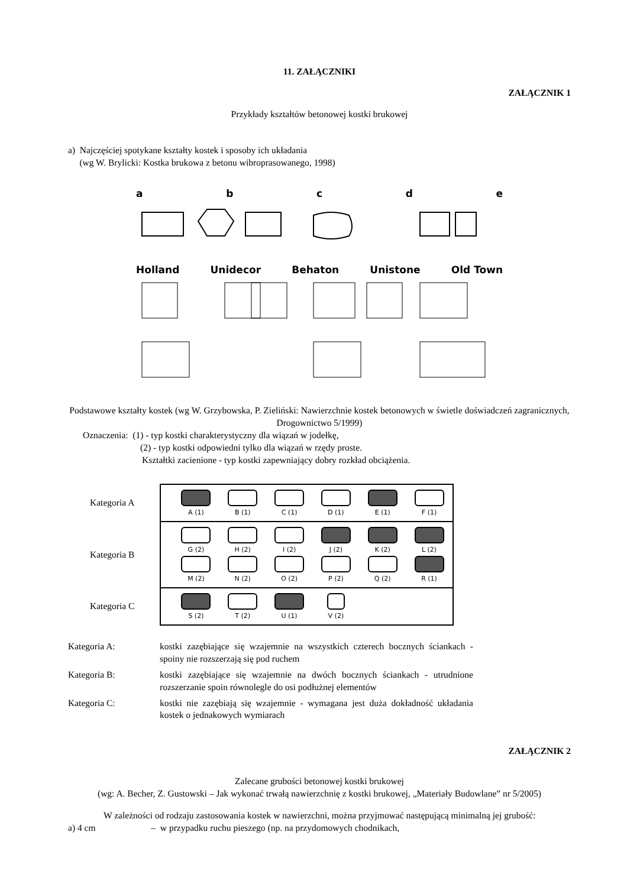11. ZAŁĄCZNIKI
ZAŁĄCZNIK 1
Przykłady kształtów betonowej kostki brukowej
a) Najczęściej spotykane kształty kostek i sposoby ich układania
(wg W. Brylicki: Kostka brukowa z betonu wibroprasowanego, 1998)
a b c d e
Holland Unidecor Behaton Unistone Old Town
Podstawowe kształty kostek (wg W. Grzybowska, P. Zieliński: Nawierzchnie kostek betonowych w świetle doświadczeń zagranicznych, Drogownictwo 5/1999)
Oznaczenia: (1) - typ kostki charakterystyczny dla wiązań w jodełkę,
(2) - typ kostki odpowiedni tylko dla wiązań w rzędy proste.
Kształtki zacienione - typ kostki zapewniający dobry rozkład obciążenia.
Kategoria A
A (1) B (1) C (1) D (1) E (1) F (1)
Kategoria B
G (2)
M (2)
H (2)
N (2)
I (2)
O (2)
J (2)
P (2)
K (2)
Q (2)
L (2)
R (1)
Kategoria C
S (2) T (2) U (1) V (2)
Kategoria A: kostki zazębiające się wzajemnie na wszystkich czterech bocznych ściankach - spoiny nie rozszerzają się pod ruchem
Kategoria B: kostki zazębiające się wzajemnie na dwóch bocznych ściankach - utrudnione rozszerzanie spoin równolegle do osi podłużnej elementów
Kategoria C: kostki nie zazębiają się wzajemnie - wymagana jest duża dokładność układania kostek o jednakowych wymiarach
ZAŁĄCZNIK 2
Zalecane grubości betonowej kostki brukowej
(wg: A. Becher, Z. Gustowski – Jak wykonać trwałą nawierzchnię z kostki brukowej, „Materiały Budowlane” nr 5/2005)
W zależności od rodzaju zastosowania kostek w nawierzchni, można przyjmować następującą minimalną jej grubość:
a) 4 cm – w przypadku ruchu pieszego (np. na przydomowych chodnikach,